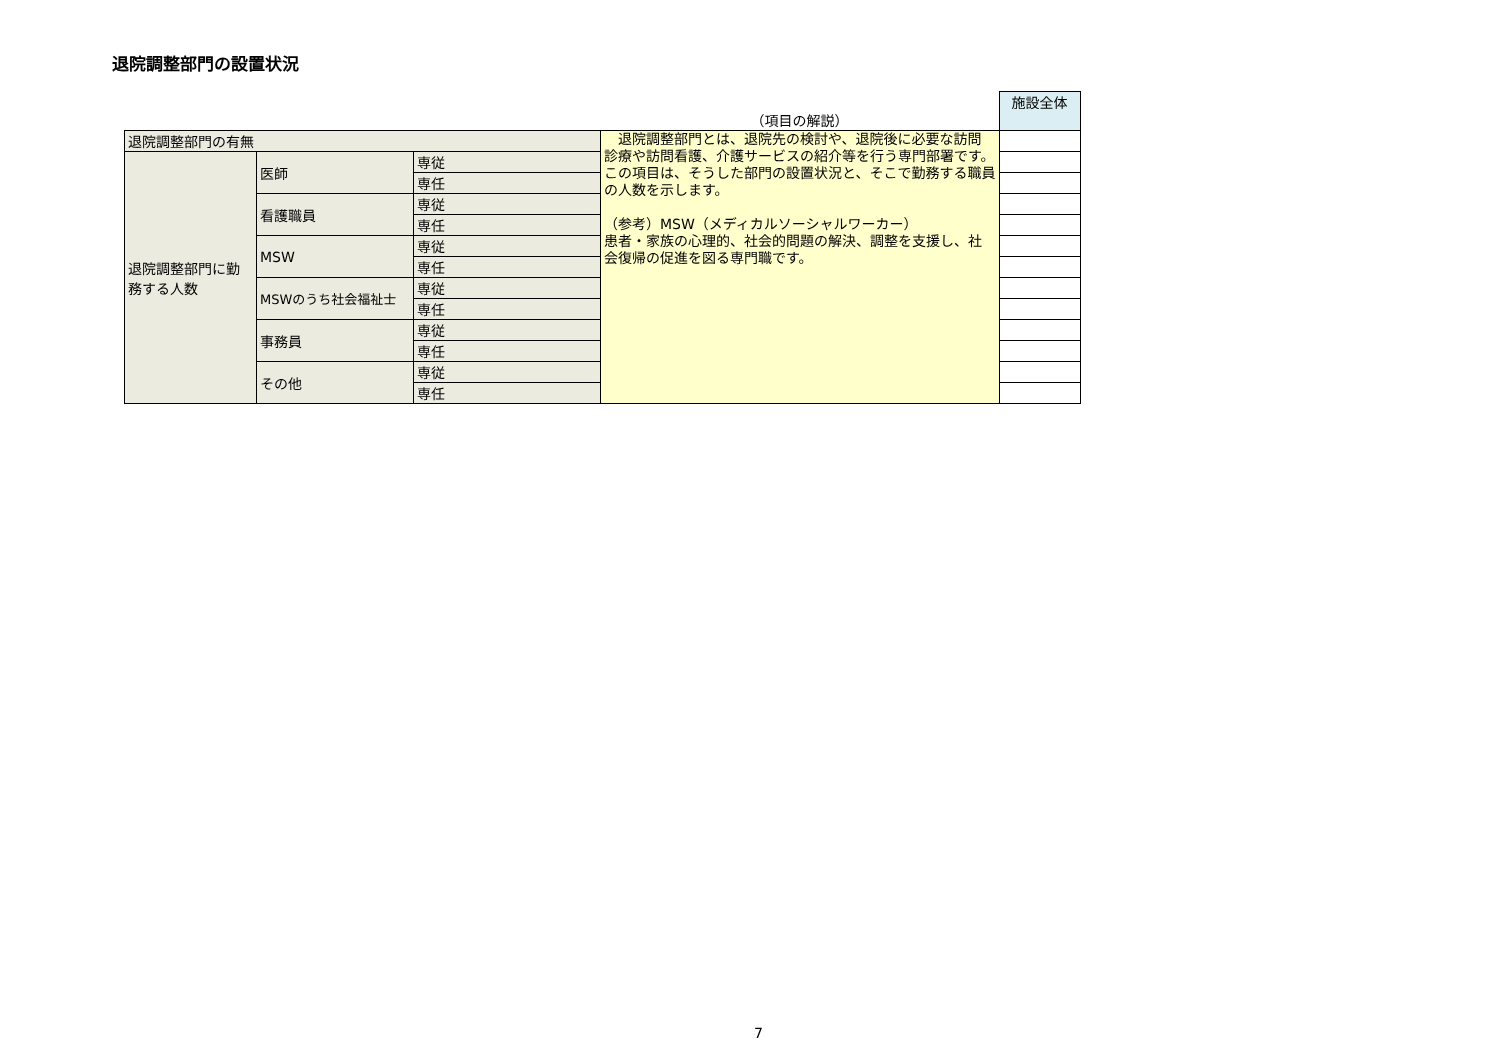退院調整部門の設置状況
| | | | （項目の解説） | 施設全体 |
| 退院調整部門の有無 | | | 退院調整部門とは、退院先の検討や、退院後に必要な訪問診療や訪問看護、介護サービスの紹介等を行う専門部署です。この項目は、そうした部門の設置状況と、そこで勤務する職員の人数を示します。 （参考）MSW（メディカルソーシャルワーカー） 患者・家族の心理的、社会的問題の解決、調整を支援し、社会復帰の促進を図る専門職です。 | |
| 退院調整部門に勤務する人数 | 医師 | 専従 | | |
| | | 専任 | | |
| | 看護職員 | 専従 | | |
| | | 専任 | | |
| | MSW | 専従 | | |
| | | 専任 | | |
| | MSWのうち社会福祉士 | 専従 | | |
| | | 専任 | | |
| | 事務員 | 専従 | | |
| | | 専任 | | |
| | その他 | 専従 | | |
| | | 専任 | | |
7